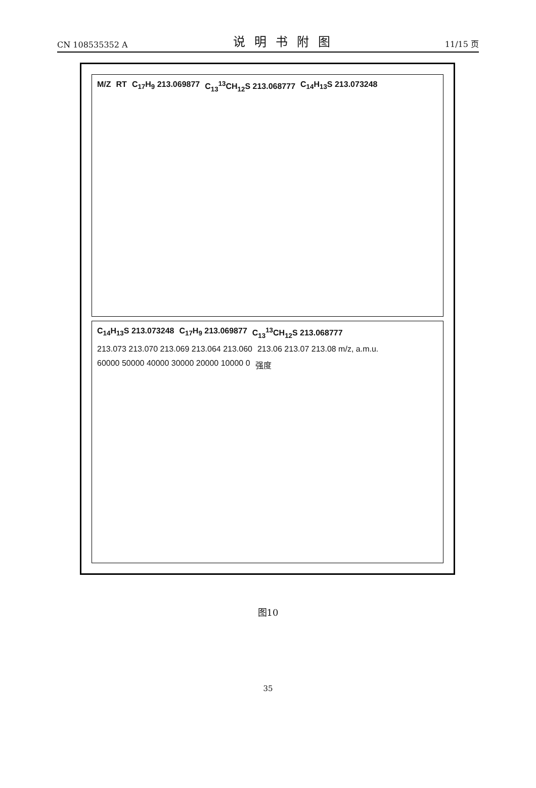CN 108535352 A
说明书附图
11/15 页
M/Z RT C<sub>17</sub>H<sub>9</sub> 213.069877 C<sub>13</sub><sup>13</sup>CH<sub>12</sub>S 213.068777 C<sub>14</sub>H<sub>13</sub>S 213.073248
C<sub>14</sub>H<sub>13</sub>S 213.073248 C<sub>17</sub>H<sub>9</sub> 213.069877 C<sub>13</sub><sup>13</sup>CH<sub>12</sub>S 213.068777
213.073 213.070 213.069 213.064 213.060
213.06 213.07 213.08 m/z, a.m.u.
60000 50000 40000 30000 20000 10000 0
强度
图10
35